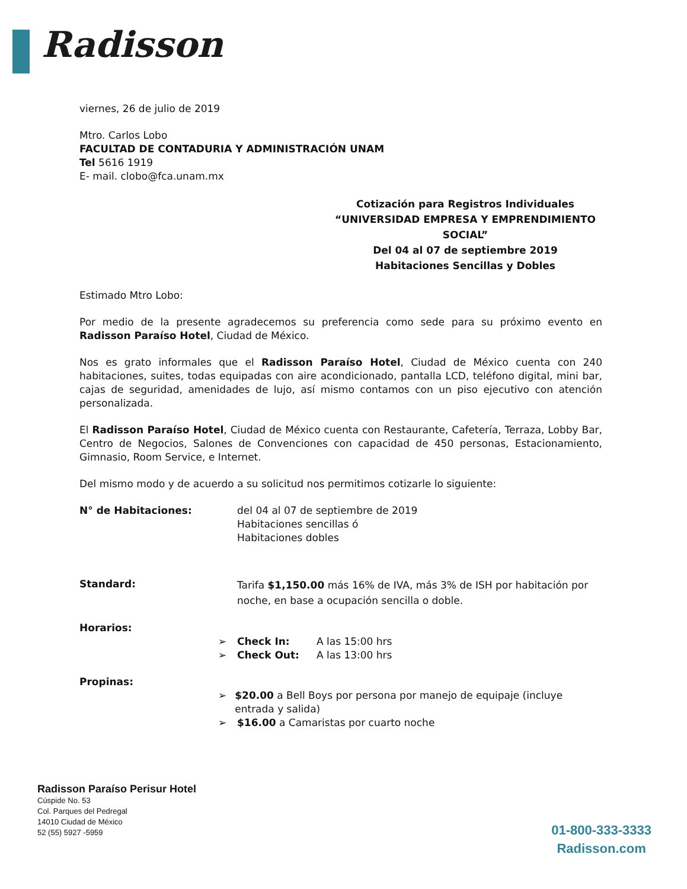Radisson
viernes, 26 de julio de 2019
Mtro. Carlos Lobo
FACULTAD DE CONTADURIA Y ADMINISTRACIÓN UNAM
Tel 5616 1919
E- mail. clobo@fca.unam.mx
Cotización para Registros Individuales
“UNIVERSIDAD EMPRESA Y EMPRENDIMIENTO SOCIAL”
Del 04 al 07 de septiembre 2019
Habitaciones Sencillas y Dobles
Estimado Mtro Lobo:
Por medio de la presente agradecemos su preferencia como sede para su próximo evento en Radisson Paraíso Hotel, Ciudad de México.
Nos es grato informales que el Radisson Paraíso Hotel, Ciudad de México cuenta con 240 habitaciones, suites, todas equipadas con aire acondicionado, pantalla LCD, teléfono digital, mini bar, cajas de seguridad, amenidades de lujo, así mismo contamos con un piso ejecutivo con atención personalizada.
El Radisson Paraíso Hotel, Ciudad de México cuenta con Restaurante, Cafetería, Terraza, Lobby Bar, Centro de Negocios, Salones de Convenciones con capacidad de 450 personas, Estacionamiento, Gimnasio, Room Service, e Internet.
Del mismo modo y de acuerdo a su solicitud nos permitimos cotizarle lo siguiente:
N° de Habitaciones: del 04 al 07 de septiembre de 2019
Habitaciones sencillas ó
Habitaciones dobles
Standard:
Tarifa $1,150.00 más 16% de IVA, más 3% de ISH por habitación por noche, en base a ocupación sencilla o doble.
Horarios:
➢ Check In: A las 15:00 hrs
➢ Check Out: A las 13:00 hrs
Propinas:
➢ $20.00 a Bell Boys por persona por manejo de equipaje (incluye entrada y salida)
➢ $16.00 a Camaristas por cuarto noche
Radisson Paraíso Perisur Hotel
Cúspide No. 53
Col. Parques del Pedregal
14010 Ciudad de México
52 (55) 5927 -5959
01-800-333-3333
Radisson.com